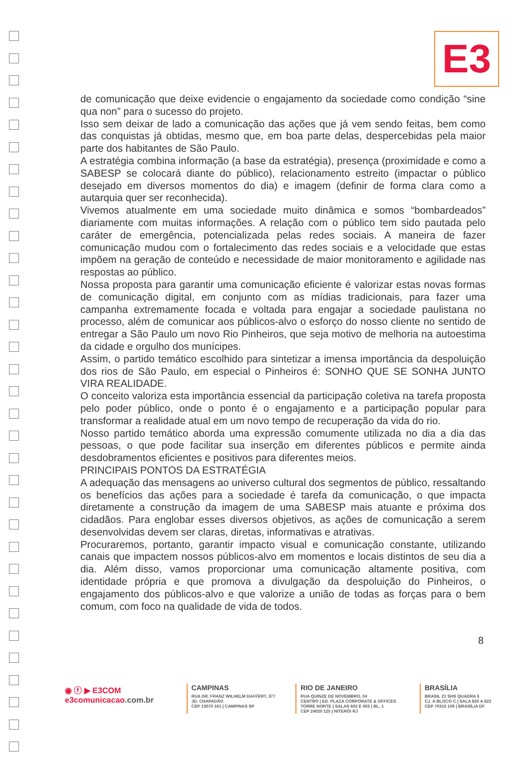E3
de comunicação que deixe evidencie o engajamento da sociedade como condição “sine qua non” para o sucesso do projeto.
Isso sem deixar de lado a comunicação das ações que já vem sendo feitas, bem como das conquistas já obtidas, mesmo que, em boa parte delas, despercebidas pela maior parte dos habitantes de São Paulo.
A estratégia combina informação (a base da estratégia), presença (proximidade e como a SABESP se colocará diante do público), relacionamento estreito (impactar o público desejado em diversos momentos do dia) e imagem (definir de forma clara como a autarquia quer ser reconhecida).
Vivemos atualmente em uma sociedade muito dinâmica e somos “bombardeados” diariamente com muitas informações. A relação com o público tem sido pautada pelo caráter de emergência, potencializada pelas redes sociais. A maneira de fazer comunicação mudou com o fortalecimento das redes sociais e a velocidade que estas impõem na geração de conteúdo e necessidade de maior monitoramento e agilidade nas respostas ao público.
Nossa proposta para garantir uma comunicação eficiente é valorizar estas novas formas de comunicação digital, em conjunto com as mídias tradicionais, para fazer uma campanha extremamente focada e voltada para engajar a sociedade paulistana no processo, além de comunicar aos públicos-alvo o esforço do nosso cliente no sentido de entregar a São Paulo um novo Rio Pinheiros, que seja motivo de melhoria na autoestima da cidade e orgulho dos munícipes.
Assim, o partido temático escolhido para sintetizar a imensa importância da despoluição dos rios de São Paulo, em especial o Pinheiros é: SONHO QUE SE SONHA JUNTO VIRA REALIDADE.
O conceito valoriza esta importância essencial da participação coletiva na tarefa proposta pelo poder público, onde o ponto é o engajamento e a participação popular para transformar a realidade atual em um novo tempo de recuperação da vida do rio.
Nosso partido temático aborda uma expressão comumente utilizada no dia a dia das pessoas, o que pode facilitar sua inserção em diferentes públicos e permite ainda desdobramentos eficientes e positivos para diferentes meios.
PRINCIPAIS PONTOS DA ESTRATÉGIA
A adequação das mensagens ao universo cultural dos segmentos de público, ressaltando os benefícios das ações para a sociedade é tarefa da comunicação, o que impacta diretamente a construção da imagem de uma SABESP mais atuante e próxima dos cidadãos. Para englobar esses diversos objetivos, as ações de comunicação a serem desenvolvidas devem ser claras, diretas, informativas e atrativas.
Procuraremos, portanto, garantir impacto visual e comunicação constante, utilizando canais que impactem nossos públicos-alvo em momentos e locais distintos de seu dia a dia. Além disso, vamos proporcionar uma comunicação altamente positiva, com identidade própria e que promova a divulgação da despoluição do Pinheiros, o engajamento dos públicos-alvo e que valorize a união de todas as forças para o bem comum, com foco na qualidade de vida de todos.
8
◉ ⓕ ▶ E3COM
e3comunicacao.com.br
CAMPINAS
RUA DR. FRANZ WILHELM DAFFERT, 377
JD. CHAPADÃO
CEP 13070 161 | CAMPINAS SP
RIO DE JANEIRO
RUA QUINZE DE NOVEMBRO, 04
CENTRO | ED. PLAZA CORPORATE & OFFICES
TORRE NORTE | SALAS 602 E 603 | BL. 1
CEP 24020 125 | NITERÓI RJ
BRASÍLIA
BRASIL 21 SHS QUADRA 6
CJ. A BLOCO C | SALA 820 A 822
CEP 70316 109 | BRASÍLIA DF